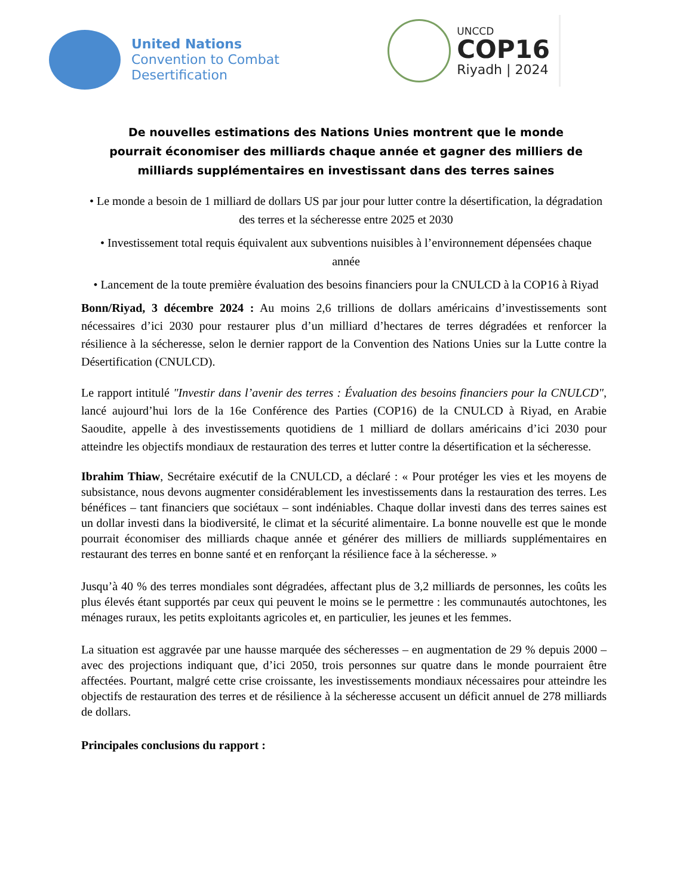United Nations
Convention to Combat
Desertification
UNCCD
COP16
Riyadh | 2024
De nouvelles estimations des Nations Unies montrent que le monde pourrait économiser des milliards chaque année et gagner des milliers de milliards supplémentaires en investissant dans des terres saines
• Le monde a besoin de 1 milliard de dollars US par jour pour lutter contre la désertification, la dégradation des terres et la sécheresse entre 2025 et 2030
• Investissement total requis équivalent aux subventions nuisibles à l’environnement dépensées chaque année
• Lancement de la toute première évaluation des besoins financiers pour la CNULCD à la COP16 à Riyad
Bonn/Riyad, 3 décembre 2024 : Au moins 2,6 trillions de dollars américains d’investissements sont nécessaires d’ici 2030 pour restaurer plus d’un milliard d’hectares de terres dégradées et renforcer la résilience à la sécheresse, selon le dernier rapport de la Convention des Nations Unies sur la Lutte contre la Désertification (CNULCD).
Le rapport intitulé "Investir dans l’avenir des terres : Évaluation des besoins financiers pour la CNULCD", lancé aujourd’hui lors de la 16e Conférence des Parties (COP16) de la CNULCD à Riyad, en Arabie Saoudite, appelle à des investissements quotidiens de 1 milliard de dollars américains d’ici 2030 pour atteindre les objectifs mondiaux de restauration des terres et lutter contre la désertification et la sécheresse.
Ibrahim Thiaw, Secrétaire exécutif de la CNULCD, a déclaré : « Pour protéger les vies et les moyens de subsistance, nous devons augmenter considérablement les investissements dans la restauration des terres. Les bénéfices – tant financiers que sociétaux – sont indéniables. Chaque dollar investi dans des terres saines est un dollar investi dans la biodiversité, le climat et la sécurité alimentaire. La bonne nouvelle est que le monde pourrait économiser des milliards chaque année et générer des milliers de milliards supplémentaires en restaurant des terres en bonne santé et en renforçant la résilience face à la sécheresse. »
Jusqu’à 40 % des terres mondiales sont dégradées, affectant plus de 3,2 milliards de personnes, les coûts les plus élevés étant supportés par ceux qui peuvent le moins se le permettre : les communautés autochtones, les ménages ruraux, les petits exploitants agricoles et, en particulier, les jeunes et les femmes.
La situation est aggravée par une hausse marquée des sécheresses – en augmentation de 29 % depuis 2000 – avec des projections indiquant que, d’ici 2050, trois personnes sur quatre dans le monde pourraient être affectées. Pourtant, malgré cette crise croissante, les investissements mondiaux nécessaires pour atteindre les objectifs de restauration des terres et de résilience à la sécheresse accusent un déficit annuel de 278 milliards de dollars.
Principales conclusions du rapport :